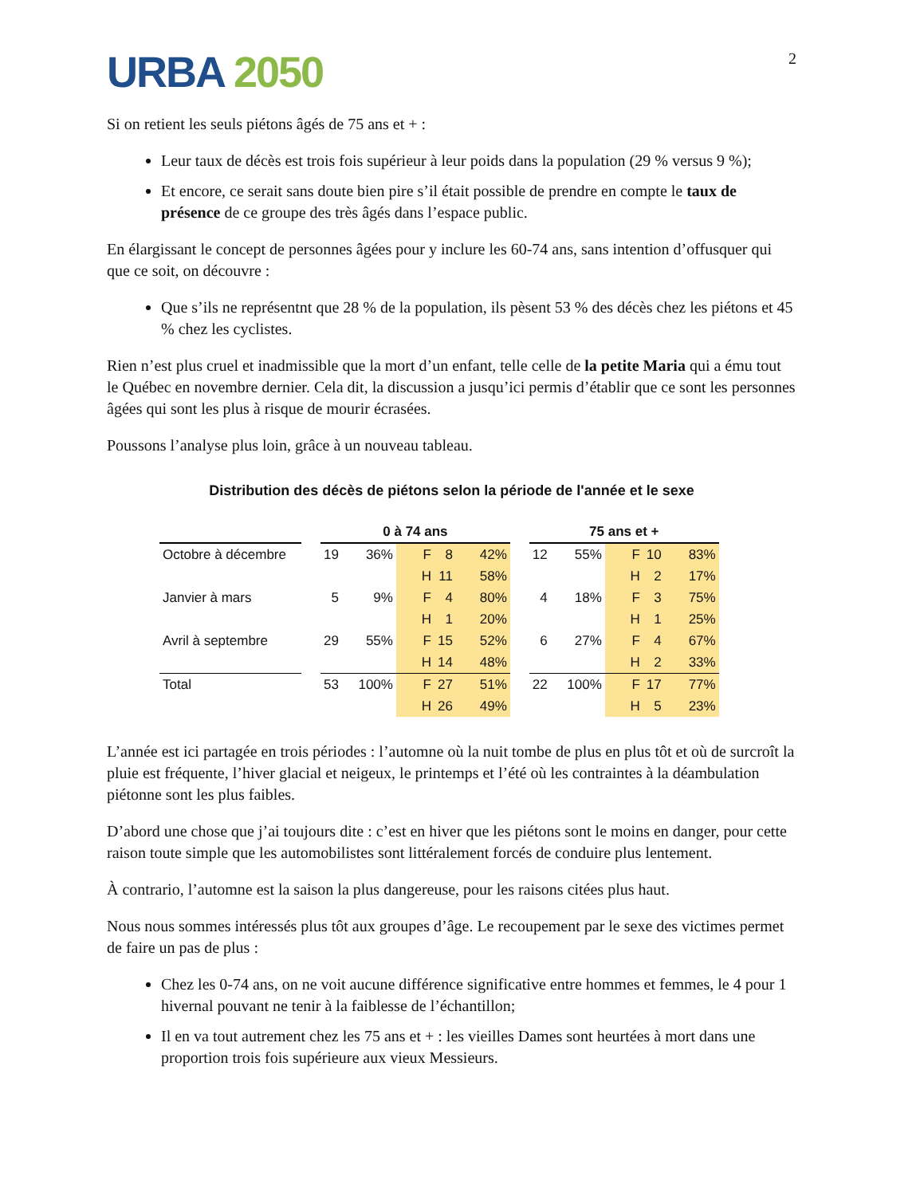URBA 2050
2
Si on retient les seuls piétons âgés de 75 ans et + :
Leur taux de décès est trois fois supérieur à leur poids dans la population (29 % versus 9 %);
Et encore, ce serait sans doute bien pire s’il était possible de prendre en compte le taux de présence de ce groupe des très âgés dans l’espace public.
En élargissant le concept de personnes âgées pour y inclure les 60-74 ans, sans intention d’offusquer qui que ce soit, on découvre :
Que s’ils ne représentnt que 28 % de la population, ils pèsent 53 % des décès chez les piétons et 45 % chez les cyclistes.
Rien n’est plus cruel et inadmissible que la mort d’un enfant, telle celle de la petite Maria qui a ému tout le Québec en novembre dernier. Cela dit, la discussion a jusqu’ici permis d’établir que ce sont les personnes âgées qui sont les plus à risque de mourir écrasées.
Poussons l’analyse plus loin, grâce à un nouveau tableau.
Distribution des décès de piétons selon la période de l'année et le sexe
| | | 0 à 74 ans | | | | | | 75 ans et + | | | | |
| --- | --- | --- | --- | --- | --- | --- | --- | --- | --- | --- | --- | --- |
| Octobre à décembre | | 19 | 36% | F | 8 | 42% | | 12 | 55% | F | 10 | 83% |
| | | | | H | 11 | 58% | | | | H | 2 | 17% |
| Janvier à mars | | 5 | 9% | F | 4 | 80% | | 4 | 18% | F | 3 | 75% |
| | | | | H | 1 | 20% | | | | H | 1 | 25% |
| Avril à septembre | | 29 | 55% | F | 15 | 52% | | 6 | 27% | F | 4 | 67% |
| | | | | H | 14 | 48% | | | | H | 2 | 33% |
| Total | | 53 | 100% | F | 27 | 51% | | 22 | 100% | F | 17 | 77% |
| | | | | H | 26 | 49% | | | | H | 5 | 23% |
L’année est ici partagée en trois périodes : l’automne où la nuit tombe de plus en plus tôt et où de surcroît la pluie est fréquente, l’hiver glacial et neigeux, le printemps et l’été où les contraintes à la déambulation piétonne sont les plus faibles.
D’abord une chose que j’ai toujours dite : c’est en hiver que les piétons sont le moins en danger, pour cette raison toute simple que les automobilistes sont littéralement forcés de conduire plus lentement.
À contrario, l’automne est la saison la plus dangereuse, pour les raisons citées plus haut.
Nous nous sommes intéressés plus tôt aux groupes d’âge. Le recoupement par le sexe des victimes permet de faire un pas de plus :
Chez les 0-74 ans, on ne voit aucune différence significative entre hommes et femmes, le 4 pour 1 hivernal pouvant ne tenir à la faiblesse de l’échantillon;
Il en va tout autrement chez les 75 ans et + : les vieilles Dames sont heurtées à mort dans une proportion trois fois supérieure aux vieux Messieurs.